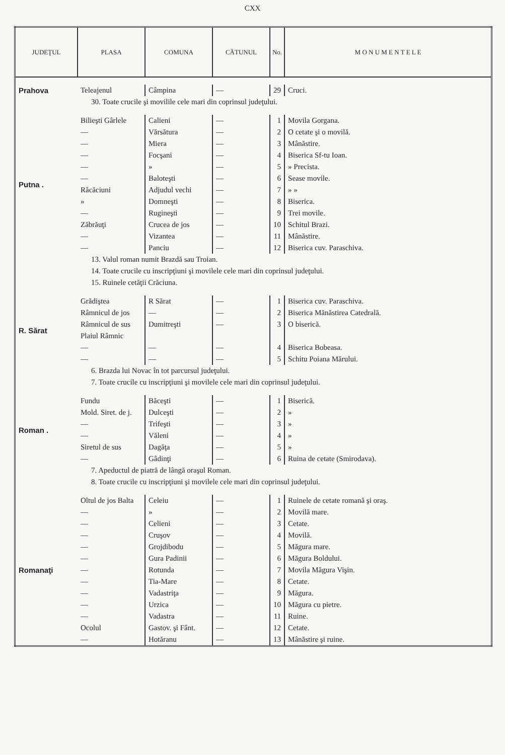CXX
| JUDEŢUL | PLASA | COMUNA | CĂTUNUL | No. | M O N U M E N T E L E |
| --- | --- | --- | --- | --- | --- |
| Prahova | Teleajenul | Câmpina | — | 29 | Cruci. |
| 30. Toate crucile şi movilile cele mari din coprinsul judeţului. | | | | | |
| Putna . | Bilieşti Gârlele | Calieni | — | 1 | Movila Gorgana. |
| | — | Vărsătura | — | 2 | O cetate şi o movilă. |
| | — | Miera | — | 3 | Mânăstire. |
| | — | Focşani | — | 4 | Biserica Sf-tu Ioan. |
| | — | » | — | 5 | » Precista. |
| | — | Baloteşti | — | 6 | Sease movile. |
| | Răcăciuni | Adjudul vechi | — | 7 | » » |
| | » | Domneşti | — | 8 | Biserica. |
| | — | Rugineşti | — | 9 | Trei movile. |
| | Zăbrăuţi | Crucea de jos | — | 10 | Schitul Brazi. |
| | — | Vizantea | — | 11 | Mânăstire. |
| | — | Panciu | — | 12 | Biserica cuv. Paraschiva. |
| 13. Valul roman numit Brazdă sau Troian. | | | | | |
| 14. Toate crucile cu inscripţiuni şi movilele cele mari din coprinsul judeţului. | | | | | |
| 15. Ruinele cetăţii Crăciuna. | | | | | |
| R. Sărat | Grădiştea | R Sărat | — | 1 | Biserica cuv. Paraschiva. |
| | Râmnicul de jos | — | — | 2 | Biserica Mănăstirea Catedrală. |
| | Râmnicul de sus | Dumitreşti | — | 3 | O biserică. |
| | Plaiul Râmnic | | | | |
| | — | — | — | 4 | Biserica Bobeasa. |
| | — | — | — | 5 | Schitu Poiana Mărului. |
| 6. Brazda lui Novac în tot parcursul judeţului. | | | | | |
| 7. Toate crucile cu inscripţiuni şi movilele cele mari din coprinsul judeţului. | | | | | |
| Roman . | Fundu | Băceşti | — | 1 | Biserică. |
| | Mold. Siret. de j. | Dulceşti | — | 2 | » |
| | — | Trifeşti | — | 3 | » |
| | — | Văleni | — | 4 | » |
| | Siretul de sus | Dagăţa | — | 5 | » |
| | — | Gâdinţi | — | 6 | Ruina de cetate (Smirodava). |
| 7. Apeductul de piatră de lângă oraşul Roman. | | | | | |
| 8. Toate crucile cu inscripţiuni şi movilele cele mari din coprinsul judeţului. | | | | | |
| Romanaţi | Oltul de jos Balta | Celeiu | — | 1 | Ruinele de cetate romană şi oraş. |
| | — | » | — | 2 | Movilă mare. |
| | — | Celieni | — | 3 | Cetate. |
| | — | Cruşov | — | 4 | Movilă. |
| | — | Grojdibodu | — | 5 | Măgura mare. |
| | — | Gura Padinii | — | 6 | Măgura Boldului. |
| | — | Rotunda | — | 7 | Movila Măgura Vişin. |
| | — | Tia-Mare | — | 8 | Cetate. |
| | — | Vadastriţa | — | 9 | Măgura. |
| | — | Urzica | — | 10 | Măgura cu pietre. |
| | — | Vadastra | — | 11 | Ruine. |
| | Ocolul | Gastov. şi Fânt. | — | 12 | Cetate. |
| | — | Hotăranu | — | 13 | Mânăstire şi ruine. |